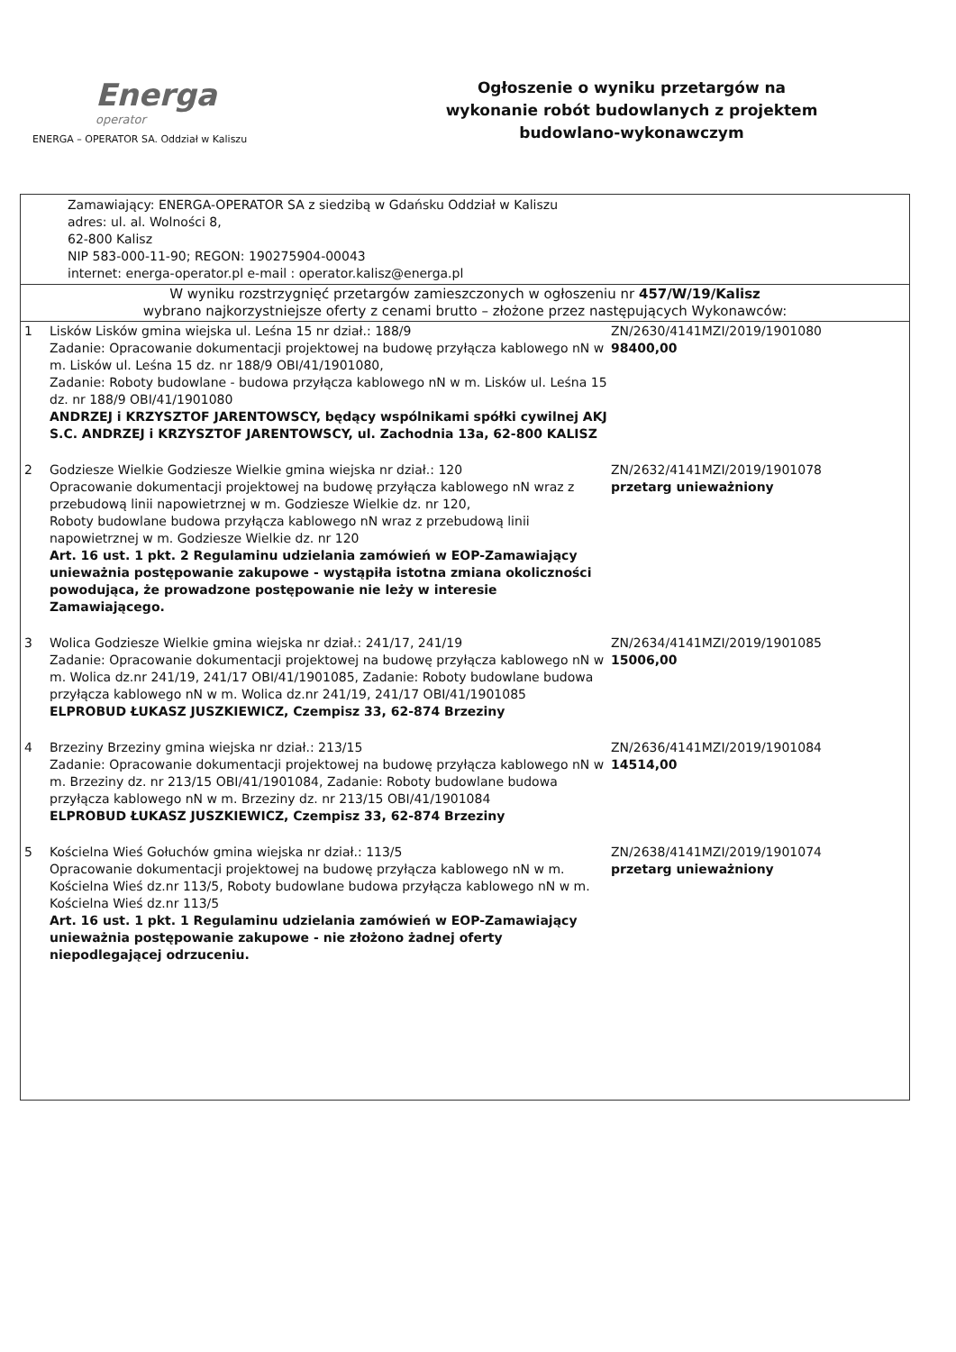Energa
operator
ENERGA – OPERATOR SA. Oddział w Kaliszu
Ogłoszenie o wyniku przetargów na wykonanie robót budowlanych z projektem budowlano-wykonawczym
| Zamawiający: ENERGA-OPERATOR SA z siedzibą w Gdańsku Oddział w Kaliszu adres: ul. al. Wolności 8, 62-800 Kalisz NIP 583-000-11-90; REGON: 190275904-00043 internet: energa-operator.pl e-mail : operator.kalisz@energa.pl | | |
| W wyniku rozstrzygnięć przetargów zamieszczonych w ogłoszeniu nr 457/W/19/Kalisz wybrano najkorzystniejsze oferty z cenami brutto – złożone przez następujących Wykonawców: | | |
| 1 | Lisków Lisków gmina wiejska ul. Leśna 15 nr dział.: 188/9 Zadanie: Opracowanie dokumentacji projektowej na budowę przyłącza kablowego nN w m. Lisków ul. Leśna 15 dz. nr 188/9 OBI/41/1901080, Zadanie: Roboty budowlane - budowa przyłącza kablowego nN w m. Lisków ul. Leśna 15 dz. nr 188/9 OBI/41/1901080 ANDRZEJ i KRZYSZTOF JARENTOWSCY, będący wspólnikami spółki cywilnej AKJ S.C. ANDRZEJ i KRZYSZTOF JARENTOWSCY, ul. Zachodnia 13a, 62-800 KALISZ | ZN/2630/4141MZI/2019/1901080 98400,00 |
| 2 | Godziesze Wielkie Godziesze Wielkie gmina wiejska nr dział.: 120 Opracowanie dokumentacji projektowej na budowę przyłącza kablowego nN wraz z przebudową linii napowietrznej w m. Godziesze Wielkie dz. nr 120, Roboty budowlane budowa przyłącza kablowego nN wraz z przebudową linii napowietrznej w m. Godziesze Wielkie dz. nr 120 Art. 16 ust. 1 pkt. 2 Regulaminu udzielania zamówień w EOP-Zamawiający unieważnia postępowanie zakupowe - wystąpiła istotna zmiana okoliczności powodująca, że prowadzone postępowanie nie leży w interesie Zamawiającego. | ZN/2632/4141MZI/2019/1901078 przetarg unieważniony |
| 3 | Wolica Godziesze Wielkie gmina wiejska nr dział.: 241/17, 241/19 Zadanie: Opracowanie dokumentacji projektowej na budowę przyłącza kablowego nN w m. Wolica dz.nr 241/19, 241/17 OBI/41/1901085, Zadanie: Roboty budowlane budowa przyłącza kablowego nN w m. Wolica dz.nr 241/19, 241/17 OBI/41/1901085 ELPROBUD ŁUKASZ JUSZKIEWICZ, Czempisz 33, 62-874 Brzeziny | ZN/2634/4141MZI/2019/1901085 15006,00 |
| 4 | Brzeziny Brzeziny gmina wiejska nr dział.: 213/15 Zadanie: Opracowanie dokumentacji projektowej na budowę przyłącza kablowego nN w m. Brzeziny dz. nr 213/15 OBI/41/1901084, Zadanie: Roboty budowlane budowa przyłącza kablowego nN w m. Brzeziny dz. nr 213/15 OBI/41/1901084 ELPROBUD ŁUKASZ JUSZKIEWICZ, Czempisz 33, 62-874 Brzeziny | ZN/2636/4141MZI/2019/1901084 14514,00 |
| 5 | Kościelna Wieś Gołuchów gmina wiejska nr dział.: 113/5 Opracowanie dokumentacji projektowej na budowę przyłącza kablowego nN w m. Kościelna Wieś dz.nr 113/5, Roboty budowlane budowa przyłącza kablowego nN w m. Kościelna Wieś dz.nr 113/5 Art. 16 ust. 1 pkt. 1 Regulaminu udzielania zamówień w EOP-Zamawiający unieważnia postępowanie zakupowe - nie złożono żadnej oferty niepodlegającej odrzuceniu. | ZN/2638/4141MZI/2019/1901074 przetarg unieważniony |